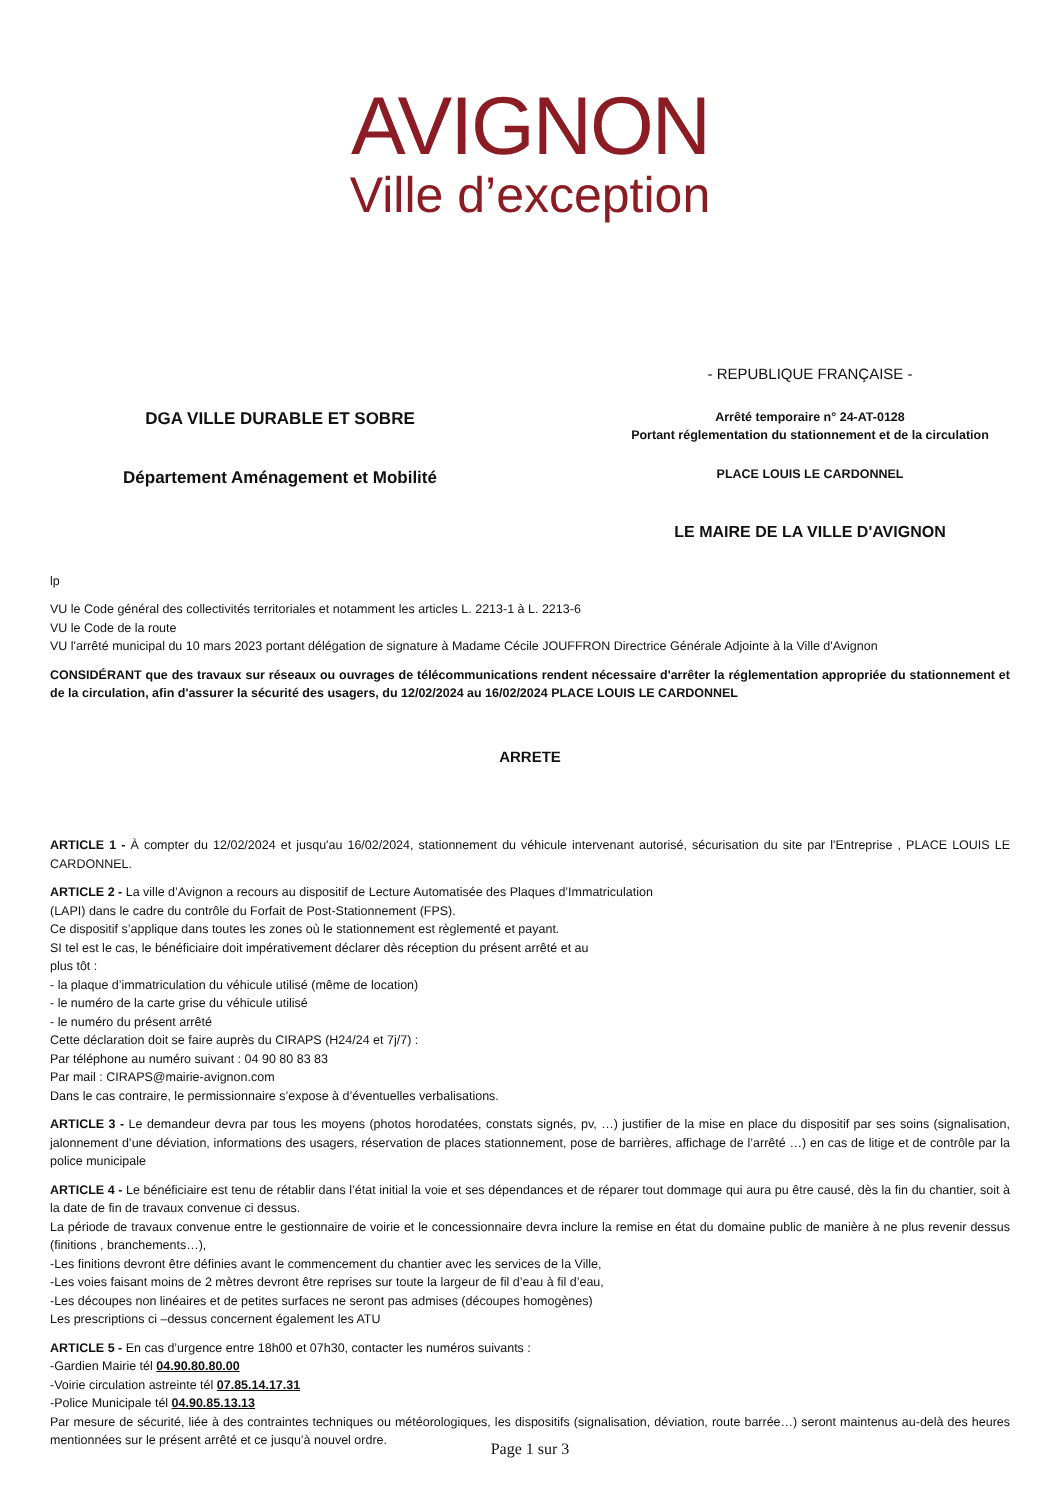AVIGNON
Ville d’exception
DGA VILLE DURABLE ET SOBRE
Département Aménagement et Mobilité
- REPUBLIQUE FRANÇAISE -
Arrêté temporaire n° 24-AT-0128
Portant réglementation du stationnement et de la circulation
PLACE LOUIS LE CARDONNEL
LE MAIRE DE LA VILLE D'AVIGNON
lp
VU le Code général des collectivités territoriales et notamment les articles L. 2213-1 à L. 2213-6
VU le Code de la route
VU l'arrêté municipal du 10 mars 2023 portant délégation de signature à Madame Cécile JOUFFRON Directrice Générale Adjointe à la Ville d'Avignon
CONSIDÉRANT que des travaux sur réseaux ou ouvrages de télécommunications rendent nécessaire d'arrêter la réglementation appropriée du stationnement et de la circulation, afin d'assurer la sécurité des usagers, du 12/02/2024 au 16/02/2024 PLACE LOUIS LE CARDONNEL
ARRETE
ARTICLE 1 - À compter du 12/02/2024 et jusqu'au 16/02/2024, stationnement du véhicule intervenant autorisé, sécurisation du site par l'Entreprise , PLACE LOUIS LE CARDONNEL.
ARTICLE 2 - La ville d’Avignon a recours au dispositif de Lecture Automatisée des Plaques d’Immatriculation
(LAPI) dans le cadre du contrôle du Forfait de Post-Stationnement (FPS).
Ce dispositif s’applique dans toutes les zones où le stationnement est règlementé et payant.
SI tel est le cas, le bénéficiaire doit impérativement déclarer dès réception du présent arrêté et au
plus tôt :
- la plaque d’immatriculation du véhicule utilisé (même de location)
- le numéro de la carte grise du véhicule utilisé
- le numéro du présent arrêté
Cette déclaration doit se faire auprès du CIRAPS (H24/24 et 7j/7) :
Par téléphone au numéro suivant : 04 90 80 83 83
Par mail : CIRAPS@mairie-avignon.com
Dans le cas contraire, le permissionnaire s’expose à d’éventuelles verbalisations.
ARTICLE 3 - Le demandeur devra par tous les moyens (photos horodatées, constats signés, pv, …) justifier de la mise en place du dispositif par ses soins (signalisation, jalonnement d’une déviation, informations des usagers, réservation de places stationnement, pose de barrières, affichage de l’arrêté …) en cas de litige et de contrôle par la police municipale
ARTICLE 4 - Le bénéficiaire est tenu de rétablir dans l’état initial la voie et ses dépendances et de réparer tout dommage qui aura pu être causé, dès la fin du chantier, soit à la date de fin de travaux convenue ci dessus.
La période de travaux convenue entre le gestionnaire de voirie et le concessionnaire devra inclure la remise en état du domaine public de manière à ne plus revenir dessus (finitions , branchements…),
-Les finitions devront être définies avant le commencement du chantier avec les services de la Ville,
-Les voies faisant moins de 2 mètres devront être reprises sur toute la largeur de fil d’eau à fil d’eau,
-Les découpes non linéaires et de petites surfaces ne seront pas admises (découpes homogènes)
Les prescriptions ci –dessus concernent également les ATU
ARTICLE 5 - En cas d’urgence entre 18h00 et 07h30, contacter les numéros suivants :
-Gardien Mairie tél 04.90.80.80.00
-Voirie circulation astreinte tél 07.85.14.17.31
-Police Municipale tél 04.90.85.13.13
Par mesure de sécurité, liée à des contraintes techniques ou météorologiques, les dispositifs (signalisation, déviation, route barrée…) seront maintenus au-delà des heures mentionnées sur le présent arrêté et ce jusqu’à nouvel ordre.
Page 1 sur 3